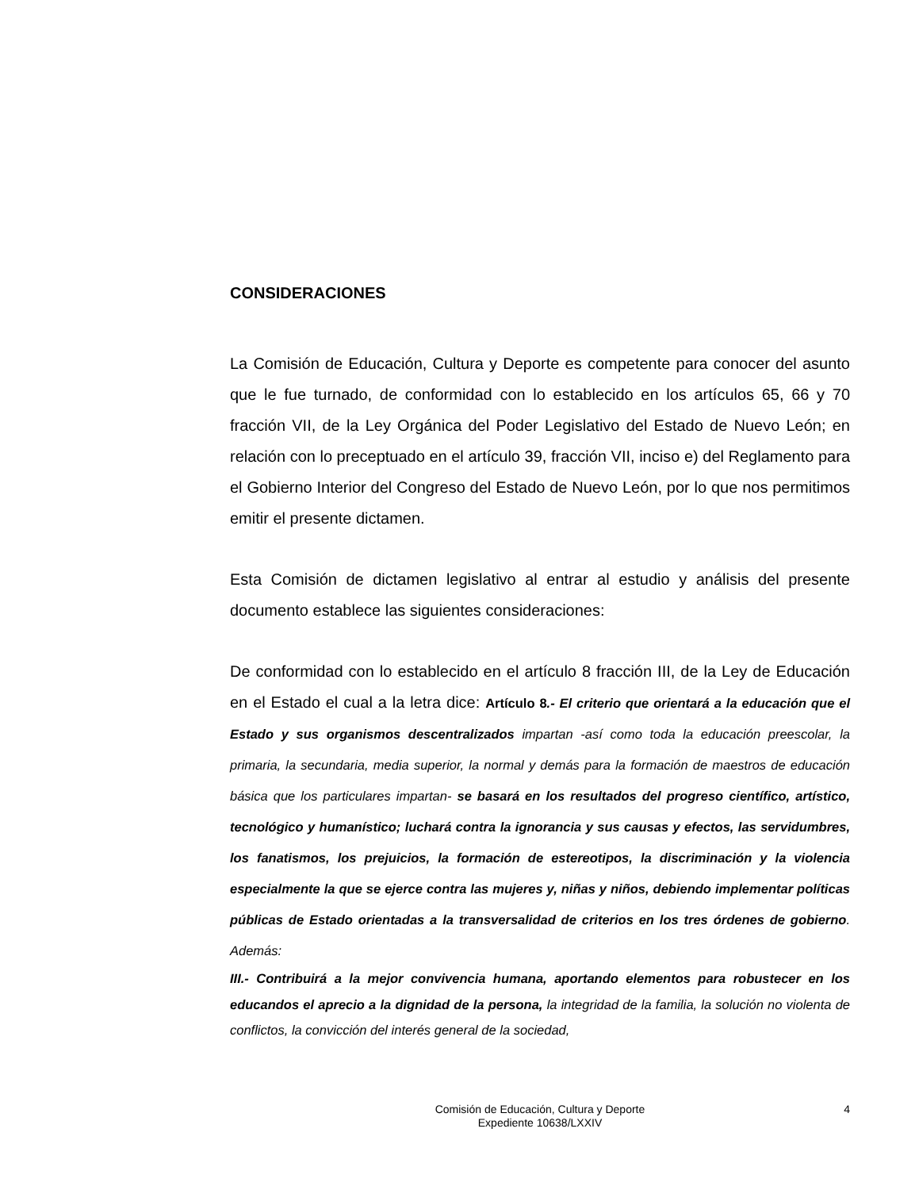CONSIDERACIONES
La Comisión de Educación, Cultura y Deporte es competente para conocer del asunto que le fue turnado, de conformidad con lo establecido en los artículos 65, 66 y 70 fracción VII, de la Ley Orgánica del Poder Legislativo del Estado de Nuevo León; en relación con lo preceptuado en el artículo 39, fracción VII, inciso e) del Reglamento para el Gobierno Interior del Congreso del Estado de Nuevo León, por lo que nos permitimos emitir el presente dictamen.
Esta Comisión de dictamen legislativo al entrar al estudio y análisis del presente documento establece las siguientes consideraciones:
De conformidad con lo establecido en el artículo 8 fracción III, de la Ley de Educación en el Estado el cual a la letra dice: Artículo 8.- El criterio que orientará a la educación que el Estado y sus organismos descentralizados impartan -así como toda la educación preescolar, la primaria, la secundaria, media superior, la normal y demás para la formación de maestros de educación básica que los particulares impartan- se basará en los resultados del progreso científico, artístico, tecnológico y humanístico; luchará contra la ignorancia y sus causas y efectos, las servidumbres, los fanatismos, los prejuicios, la formación de estereotipos, la discriminación y la violencia especialmente la que se ejerce contra las mujeres y, niñas y niños, debiendo implementar políticas públicas de Estado orientadas a la transversalidad de criterios en los tres órdenes de gobierno. Además:
III.- Contribuirá a la mejor convivencia humana, aportando elementos para robustecer en los educandos el aprecio a la dignidad de la persona, la integridad de la familia, la solución no violenta de conflictos, la convicción del interés general de la sociedad,
Comisión de Educación, Cultura y Deporte
Expediente 10638/LXXIV
4